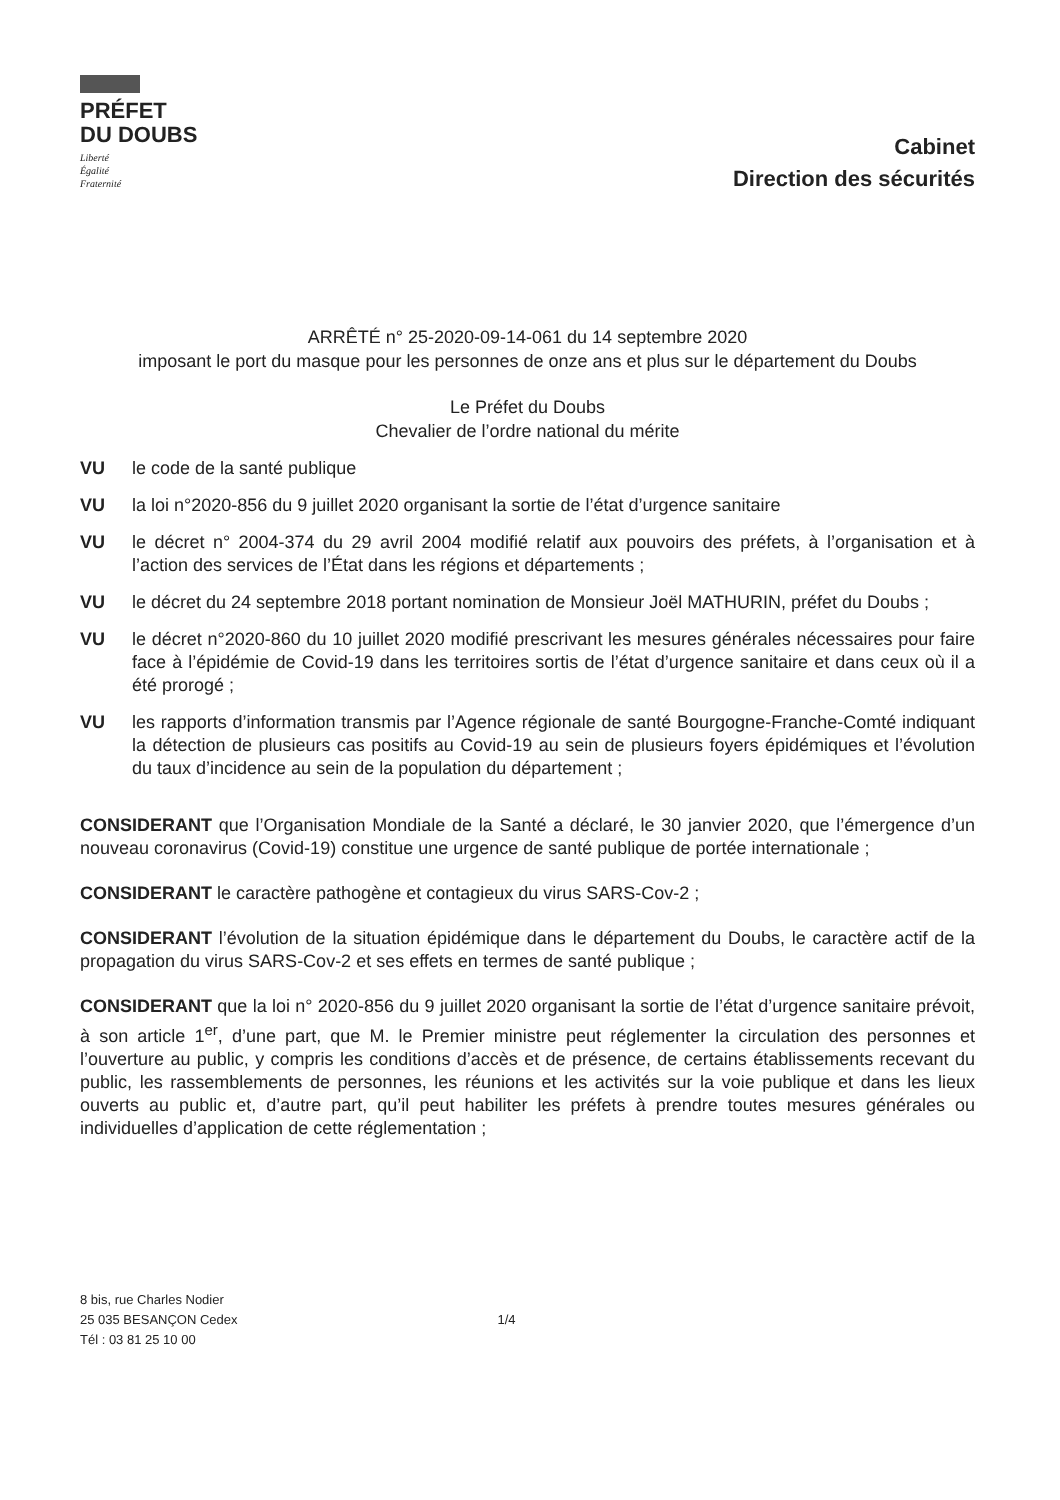PRÉFET
DU DOUBS
Liberté
Égalité
Fraternité
Cabinet
Direction des sécurités
ARRÊTÉ n° 25-2020-09-14-061 du 14 septembre 2020
imposant le port du masque pour les personnes de onze ans et plus sur le département du Doubs
Le Préfet du Doubs
Chevalier de l’ordre national du mérite
VU le code de la santé publique
VU la loi n°2020-856 du 9 juillet 2020 organisant la sortie de l’état d’urgence sanitaire
VU le décret n° 2004-374 du 29 avril 2004 modifié relatif aux pouvoirs des préfets, à l’organisation et à l’action des services de l’État dans les régions et départements ;
VU le décret du 24 septembre 2018 portant nomination de Monsieur Joël MATHURIN, préfet du Doubs ;
VU le décret n°2020-860 du 10 juillet 2020 modifié prescrivant les mesures générales nécessaires pour faire face à l’épidémie de Covid-19 dans les territoires sortis de l’état d’urgence sanitaire et dans ceux où il a été prorogé ;
VU les rapports d’information transmis par l’Agence régionale de santé Bourgogne-Franche-Comté indiquant la détection de plusieurs cas positifs au Covid-19 au sein de plusieurs foyers épidémiques et l’évolution du taux d’incidence au sein de la population du département ;
CONSIDERANT que l’Organisation Mondiale de la Santé a déclaré, le 30 janvier 2020, que l’émergence d’un nouveau coronavirus (Covid-19) constitue une urgence de santé publique de portée internationale ;
CONSIDERANT le caractère pathogène et contagieux du virus SARS-Cov-2 ;
CONSIDERANT l’évolution de la situation épidémique dans le département du Doubs, le caractère actif de la propagation du virus SARS-Cov-2 et ses effets en termes de santé publique ;
CONSIDERANT que la loi n° 2020-856 du 9 juillet 2020 organisant la sortie de l’état d’urgence sanitaire prévoit, à son article 1<sup>er</sup>, d’une part, que M. le Premier ministre peut réglementer la circulation des personnes et l’ouverture au public, y compris les conditions d’accès et de présence, de certains établissements recevant du public, les rassemblements de personnes, les réunions et les activités sur la voie publique et dans les lieux ouverts au public et, d’autre part, qu’il peut habiliter les préfets à prendre toutes mesures générales ou individuelles d’application de cette réglementation ;
8 bis, rue Charles Nodier
25 035 BESANÇON Cedex
Tél : 03 81 25 10 00
1/4